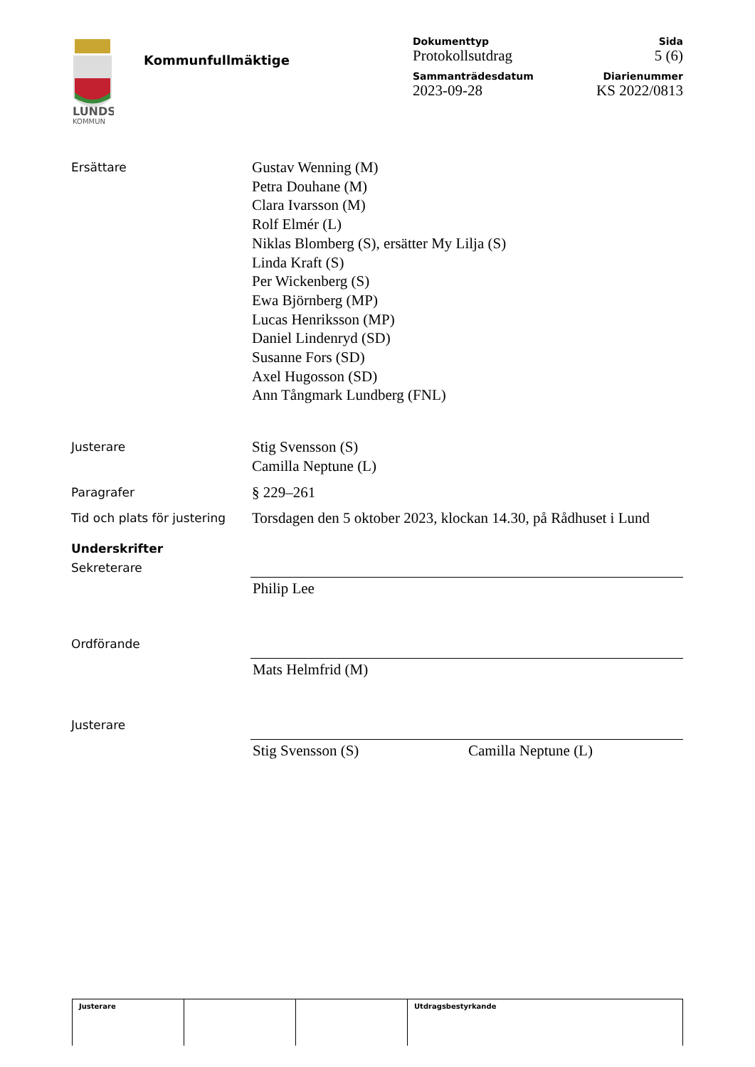LUNDS
KOMMUN
Kommunfullmäktige
| Dokumenttyp | Sida |
| Protokollsutdrag | 5 (6) |
| Sammanträdesdatum | Diarienummer |
| 2023-09-28 | KS 2022/0813 |
Ersättare
Gustav Wenning (M)
Petra Douhane (M)
Clara Ivarsson (M)
Rolf Elmér (L)
Niklas Blomberg (S), ersätter My Lilja (S)
Linda Kraft (S)
Per Wickenberg (S)
Ewa Björnberg (MP)
Lucas Henriksson (MP)
Daniel Lindenryd (SD)
Susanne Fors (SD)
Axel Hugosson (SD)
Ann Tångmark Lundberg (FNL)
Justerare
Stig Svensson (S)
Camilla Neptune (L)
Paragrafer
§ 229–261
Tid och plats för justering
Torsdagen den 5 oktober 2023, klockan 14.30, på Rådhuset i Lund
Underskrifter
Sekreterare
Philip Lee
Ordförande
Mats Helmfrid (M)
Justerare
Stig Svensson (S) Camilla Neptune (L)
| Justerare | | | Utdragsbestyrkande |